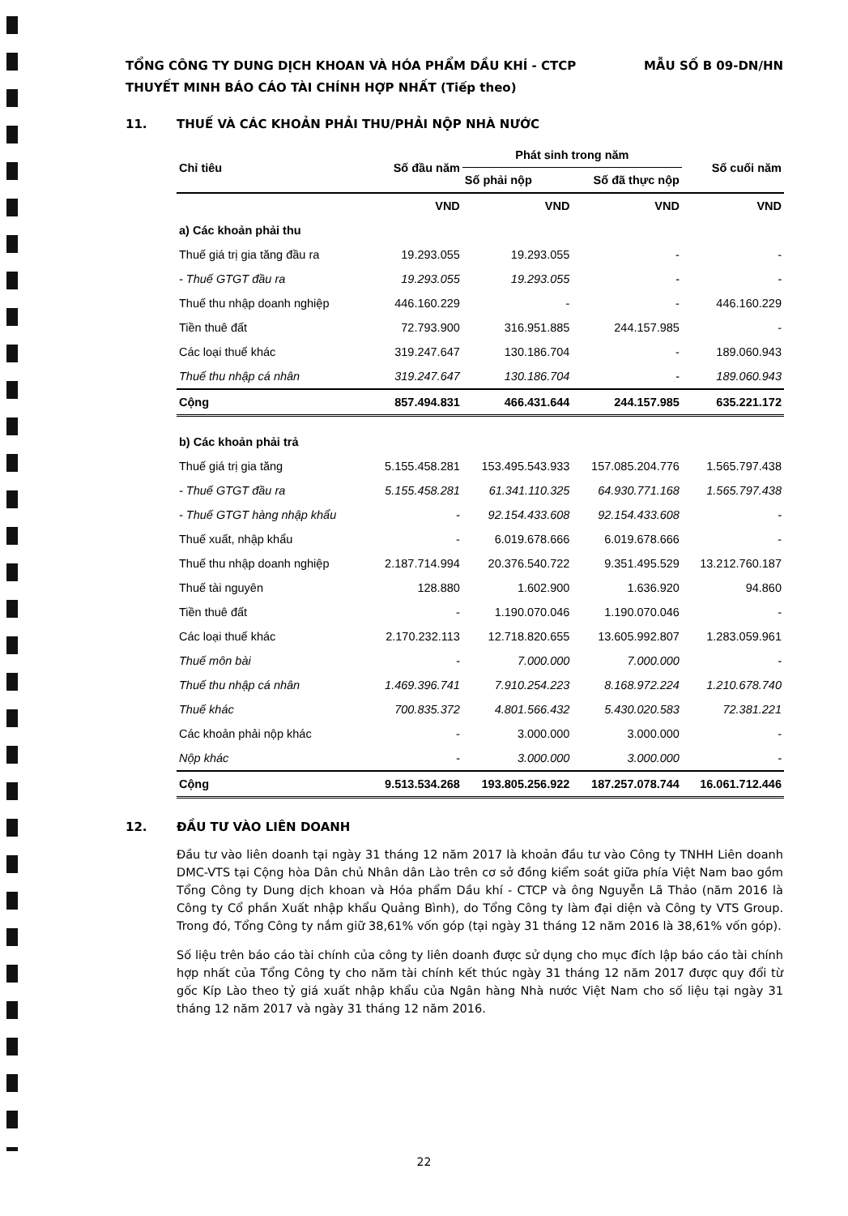TỔNG CÔNG TY DUNG DỊCH KHOAN VÀ HÓA PHẨM DẦU KHÍ - CTCP MẪU SỐ B 09-DN/HN
THUYẾT MINH BÁO CÁO TÀI CHÍNH HỢP NHẤT (Tiếp theo)
11. THUẾ VÀ CÁC KHOẢN PHẢI THU/PHẢI NỘP NHÀ NƯỚC
| Chỉ tiêu | Số đầu năm | Phát sinh trong năm | | Số cuối năm |
| --- | --- | --- | --- | --- |
| | | Số phải nộp | Số đã thực nộp | |
| | VND | VND | VND | VND |
| a) Các khoản phải thu | | | | |
| Thuế giá trị gia tăng đầu ra | 19.293.055 | 19.293.055 | - | - |
| - Thuế GTGT đầu ra | 19.293.055 | 19.293.055 | - | - |
| Thuế thu nhập doanh nghiệp | 446.160.229 | - | - | 446.160.229 |
| Tiền thuê đất | 72.793.900 | 316.951.885 | 244.157.985 | - |
| Các loại thuế khác | 319.247.647 | 130.186.704 | - | 189.060.943 |
| Thuế thu nhập cá nhân | 319.247.647 | 130.186.704 | - | 189.060.943 |
| Cộng | 857.494.831 | 466.431.644 | 244.157.985 | 635.221.172 |
| b) Các khoản phải trả | | | | |
| Thuế giá trị gia tăng | 5.155.458.281 | 153.495.543.933 | 157.085.204.776 | 1.565.797.438 |
| - Thuế GTGT đầu ra | 5.155.458.281 | 61.341.110.325 | 64.930.771.168 | 1.565.797.438 |
| - Thuế GTGT hàng nhập khẩu | - | 92.154.433.608 | 92.154.433.608 | - |
| Thuế xuất, nhập khẩu | - | 6.019.678.666 | 6.019.678.666 | - |
| Thuế thu nhập doanh nghiệp | 2.187.714.994 | 20.376.540.722 | 9.351.495.529 | 13.212.760.187 |
| Thuế tài nguyên | 128.880 | 1.602.900 | 1.636.920 | 94.860 |
| Tiền thuê đất | - | 1.190.070.046 | 1.190.070.046 | - |
| Các loại thuế khác | 2.170.232.113 | 12.718.820.655 | 13.605.992.807 | 1.283.059.961 |
| Thuế môn bài | - | 7.000.000 | 7.000.000 | - |
| Thuế thu nhập cá nhân | 1.469.396.741 | 7.910.254.223 | 8.168.972.224 | 1.210.678.740 |
| Thuế khác | 700.835.372 | 4.801.566.432 | 5.430.020.583 | 72.381.221 |
| Các khoản phải nộp khác | - | 3.000.000 | 3.000.000 | - |
| Nộp khác | - | 3.000.000 | 3.000.000 | - |
| Cộng | 9.513.534.268 | 193.805.256.922 | 187.257.078.744 | 16.061.712.446 |
12. ĐẦU TƯ VÀO LIÊN DOANH
Đầu tư vào liên doanh tại ngày 31 tháng 12 năm 2017 là khoản đầu tư vào Công ty TNHH Liên doanh DMC-VTS tại Cộng hòa Dân chủ Nhân dân Lào trên cơ sở đồng kiểm soát giữa phía Việt Nam bao gồm Tổng Công ty Dung dịch khoan và Hóa phẩm Dầu khí - CTCP và ông Nguyễn Lã Thảo (năm 2016 là Công ty Cổ phần Xuất nhập khẩu Quảng Bình), do Tổng Công ty làm đại diện và Công ty VTS Group. Trong đó, Tổng Công ty nắm giữ 38,61% vốn góp (tại ngày 31 tháng 12 năm 2016 là 38,61% vốn góp).
Số liệu trên báo cáo tài chính của công ty liên doanh được sử dụng cho mục đích lập báo cáo tài chính hợp nhất của Tổng Công ty cho năm tài chính kết thúc ngày 31 tháng 12 năm 2017 được quy đổi từ gốc Kíp Lào theo tỷ giá xuất nhập khẩu của Ngân hàng Nhà nước Việt Nam cho số liệu tại ngày 31 tháng 12 năm 2017 và ngày 31 tháng 12 năm 2016.
22